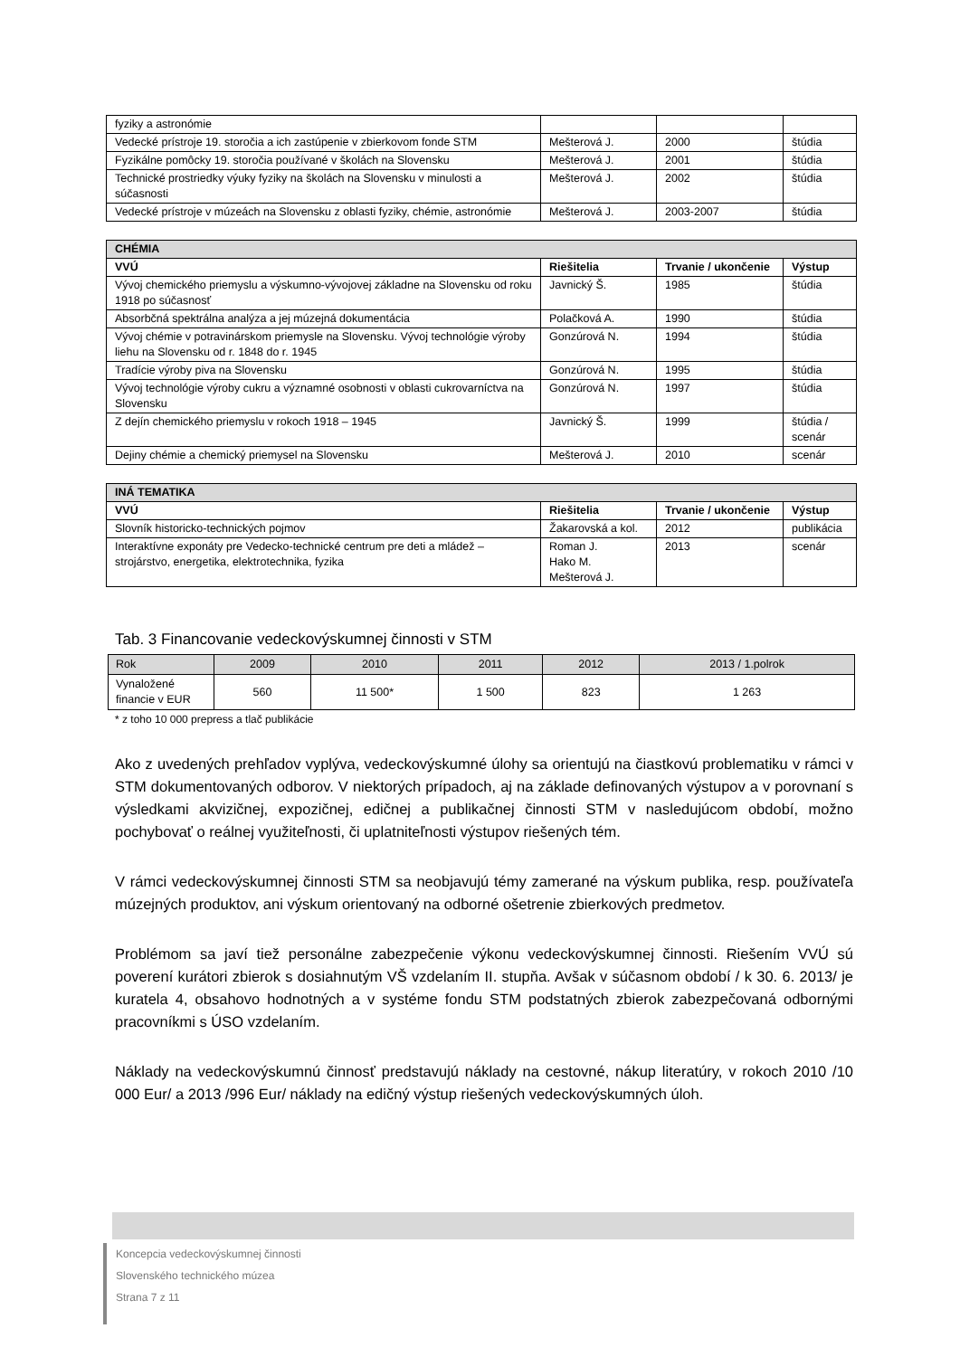| fyziky a astronómie | | | |
| Vedecké prístroje 19. storočia a ich zastúpenie v zbierkovom fonde STM | Mešterová J. | 2000 | štúdia |
| Fyzikálne pomôcky 19. storočia používané v školách na Slovensku | Mešterová J. | 2001 | štúdia |
| Technické prostriedky výuky fyziky na školách na Slovensku v minulosti a súčasnosti | Mešterová J. | 2002 | štúdia |
| Vedecké prístroje v múzeách na Slovensku z oblasti fyziky, chémie, astronómie | Mešterová J. | 2003-2007 | štúdia |
| CHÉMIA | | | |
| --- | --- | --- | --- |
| VVÚ | Riešitelia | Trvanie / ukončenie | Výstup |
| Vývoj chemického priemyslu a výskumno-vývojovej základne na Slovensku od roku 1918 po súčasnosť | Javnický Š. | 1985 | štúdia |
| Absorbčná spektrálna analýza a jej múzejná dokumentácia | Polačková A. | 1990 | štúdia |
| Vývoj chémie v potravinárskom priemysle na Slovensku. Vývoj technológie výroby liehu na Slovensku od r. 1848 do r. 1945 | Gonzúrová N. | 1994 | štúdia |
| Tradície výroby piva na Slovensku | Gonzúrová N. | 1995 | štúdia |
| Vývoj technológie výroby cukru a významné osobnosti v oblasti cukrovarníctva na Slovensku | Gonzúrová N. | 1997 | štúdia |
| Z dejín chemického priemyslu v rokoch 1918 – 1945 | Javnický Š. | 1999 | štúdia / scenár |
| Dejiny chémie a chemický priemysel na Slovensku | Mešterová J. | 2010 | scenár |
| INÁ TEMATIKA | | | |
| --- | --- | --- | --- |
| VVÚ | Riešitelia | Trvanie / ukončenie | Výstup |
| Slovník historicko-technických pojmov | Žakarovská a kol. | 2012 | publikácia |
| Interaktívne exponáty pre Vedecko-technické centrum pre deti a mládež – strojárstvo, energetika, elektrotechnika, fyzika | Roman J. Hako M. Mešterová J. | 2013 | scenár |
Tab. 3 Financovanie vedeckovýskumnej činnosti v STM
| Rok | 2009 | 2010 | 2011 | 2012 | 2013 / 1.polrok |
| Vynaložené financie v EUR | 560 | 11 500* | 1 500 | 823 | 1 263 |
* z toho 10 000 prepress a tlač publikácie
Ako z uvedených prehľadov vyplýva, vedeckovýskumné úlohy sa orientujú na čiastkovú problematiku v rámci v STM dokumentovaných odborov. V niektorých prípadoch, aj na základe definovaných výstupov a v porovnaní s výsledkami akvizičnej, expozičnej, edičnej a publikačnej činnosti STM v nasledujúcom období, možno pochybovať o reálnej využiteľnosti, či uplatniteľnosti výstupov riešených tém.
V rámci vedeckovýskumnej činnosti STM sa neobjavujú témy zamerané na výskum publika, resp. používateľa múzejných produktov, ani výskum orientovaný na odborné ošetrenie zbierkových predmetov.
Problémom sa javí tiež personálne zabezpečenie výkonu vedeckovýskumnej činnosti. Riešením VVÚ sú poverení kurátori zbierok s dosiahnutým VŠ vzdelaním II. stupňa. Avšak v súčasnom období / k 30. 6. 2013/ je kuratela 4, obsahovo hodnotných a v systéme fondu STM podstatných zbierok zabezpečovaná odbornými pracovníkmi s ÚSO vzdelaním.
Náklady na vedeckovýskumnú činnosť predstavujú náklady na cestovné, nákup literatúry, v rokoch 2010 /10 000 Eur/ a 2013 /996 Eur/ náklady na edičný výstup riešených vedeckovýskumných úloh.
Koncepcia vedeckovýskumnej činnosti
Slovenského technického múzea
Strana 7 z 11